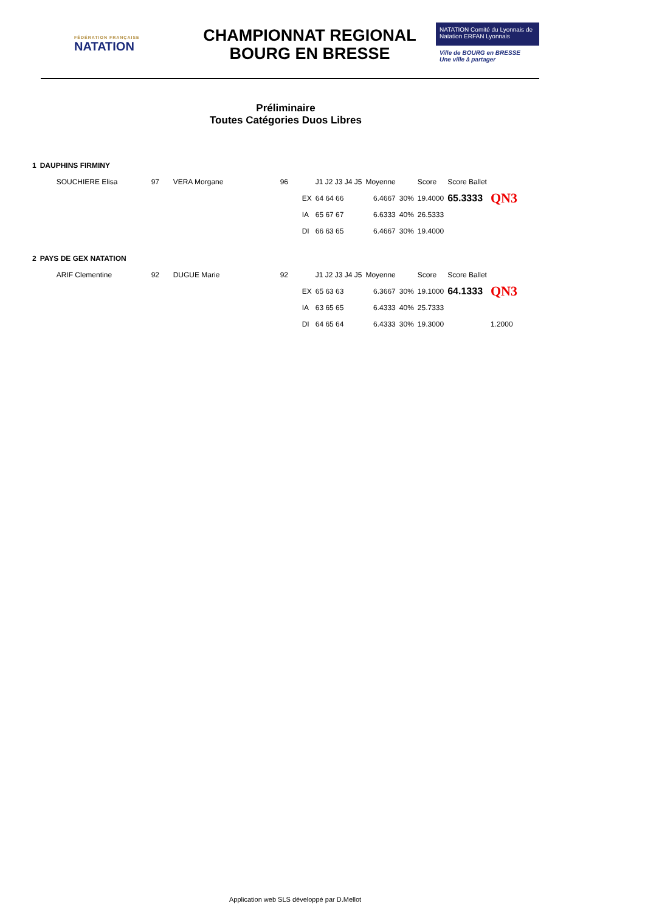FÉDÉRATION FRANÇAISE
NATATION
CHAMPIONNAT REGIONAL
BOURG EN BRESSE
NATATION Comité du Lyonnais de Natation ERFAN Lyonnais
Ville de BOURG en BRESSE
Une ville à partager
Préliminaire
Toutes Catégories Duos Libres
| 1 | DAUPHINS FIRMINY | | | | | | | | | | |
| | SOUCHIERE Elisa | 97 | VERA Morgane | 96 | | J1 J2 J3 J4 J5 | Moyenne | | Score | Score Ballet | |
| | | | | | EX | 64 64 66 | 6.4667 | 30% | 19.4000 | 65.3333 | QN3 |
| | | | | | IA | 65 67 67 | 6.6333 | 40% | 26.5333 | | |
| | | | | | DI | 66 63 65 | 6.4667 | 30% | 19.4000 | | |
| 2 | PAYS DE GEX NATATION | | | | | | | | | | |
| | ARIF Clementine | 92 | DUGUE Marie | 92 | | J1 J2 J3 J4 J5 | Moyenne | | Score | Score Ballet | |
| | | | | | EX | 65 63 63 | 6.3667 | 30% | 19.1000 | 64.1333 | QN3 |
| | | | | | IA | 63 65 65 | 6.4333 | 40% | 25.7333 | | |
| | | | | | DI | 64 65 64 | 6.4333 | 30% | 19.3000 | | 1.2000 |
Application web SLS développé par D.Mellot